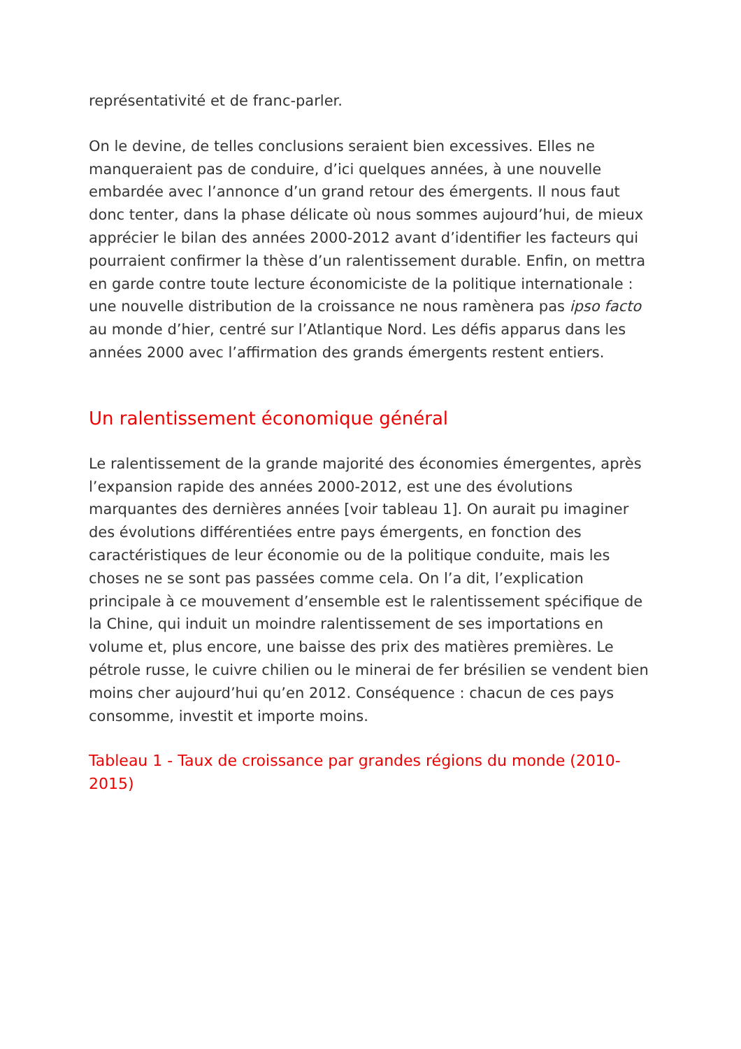représentativité et de franc-parler.
On le devine, de telles conclusions seraient bien excessives. Elles ne manqueraient pas de conduire, d’ici quelques années, à une nouvelle embardée avec l’annonce d’un grand retour des émergents. Il nous faut donc tenter, dans la phase délicate où nous sommes aujourd’hui, de mieux apprécier le bilan des années 2000-2012 avant d’identifier les facteurs qui pourraient confirmer la thèse d’un ralentissement durable. Enfin, on mettra en garde contre toute lecture économiciste de la politique internationale : une nouvelle distribution de la croissance ne nous ramènera pas ipso facto au monde d’hier, centré sur l’Atlantique Nord. Les défis apparus dans les années 2000 avec l’affirmation des grands émergents restent entiers.
Un ralentissement économique général
Le ralentissement de la grande majorité des économies émergentes, après l’expansion rapide des années 2000-2012, est une des évolutions marquantes des dernières années [voir tableau 1]. On aurait pu imaginer des évolutions différentiées entre pays émergents, en fonction des caractéristiques de leur économie ou de la politique conduite, mais les choses ne se sont pas passées comme cela. On l’a dit, l’explication principale à ce mouvement d’ensemble est le ralentissement spécifique de la Chine, qui induit un moindre ralentissement de ses importations en volume et, plus encore, une baisse des prix des matières premières. Le pétrole russe, le cuivre chilien ou le minerai de fer brésilien se vendent bien moins cher aujourd’hui qu’en 2012. Conséquence : chacun de ces pays consomme, investit et importe moins.
Tableau 1 - Taux de croissance par grandes régions du monde (2010-2015)